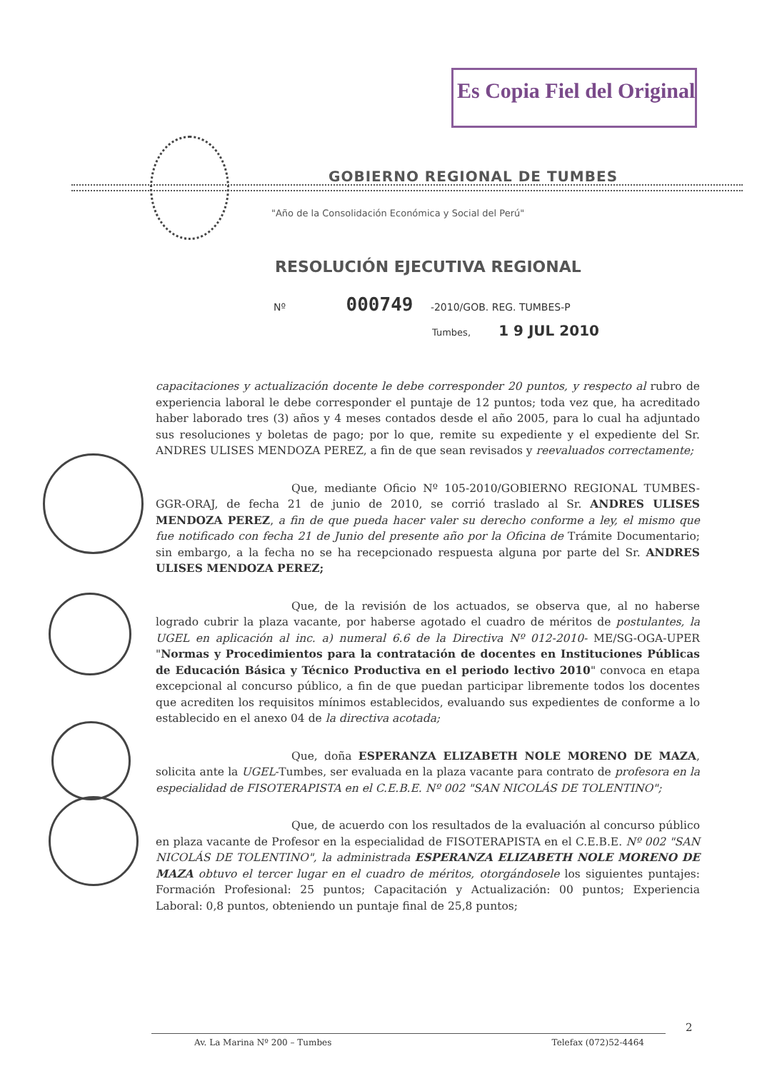Es Copia Fiel del Original
GOBIERNO REGIONAL DE TUMBES
"Año de la Consolidación Económica y Social del Perú"
RESOLUCIÓN EJECUTIVA REGIONAL
Nº 000749 -2010/GOB. REG. TUMBES-P
Tumbes, 1 9 JUL 2010
capacitaciones y actualización docente le debe corresponder 20 puntos, y respecto al rubro de experiencia laboral le debe corresponder el puntaje de 12 puntos; toda vez que, ha acreditado haber laborado tres (3) años y 4 meses contados desde el año 2005, para lo cual ha adjuntado sus resoluciones y boletas de pago; por lo que, remite su expediente y el expediente del Sr. ANDRES ULISES MENDOZA PEREZ, a fin de que sean revisados y reevaluados correctamente;
Que, mediante Oficio Nº 105-2010/GOBIERNO REGIONAL TUMBES-GGR-ORAJ, de fecha 21 de junio de 2010, se corrió traslado al Sr. ANDRES ULISES MENDOZA PEREZ, a fin de que pueda hacer valer su derecho conforme a ley, el mismo que fue notificado con fecha 21 de Junio del presente año por la Oficina de Trámite Documentario; sin embargo, a la fecha no se ha recepcionado respuesta alguna por parte del Sr. ANDRES ULISES MENDOZA PEREZ;
Que, de la revisión de los actuados, se observa que, al no haberse logrado cubrir la plaza vacante, por haberse agotado el cuadro de méritos de postulantes, la UGEL en aplicación al inc. a) numeral 6.6 de la Directiva Nº 012-2010- ME/SG-OGA-UPER "Normas y Procedimientos para la contratación de docentes en Instituciones Públicas de Educación Básica y Técnico Productiva en el periodo lectivo 2010" convoca en etapa excepcional al concurso público, a fin de que puedan participar libremente todos los docentes que acrediten los requisitos mínimos establecidos, evaluando sus expedientes de conforme a lo establecido en el anexo 04 de la directiva acotada;
Que, doña ESPERANZA ELIZABETH NOLE MORENO DE MAZA, solicita ante la UGEL-Tumbes, ser evaluada en la plaza vacante para contrato de profesora en la especialidad de FISOTERAPISTA en el C.E.B.E. Nº 002 "SAN NICOLÁS DE TOLENTINO";
Que, de acuerdo con los resultados de la evaluación al concurso público en plaza vacante de Profesor en la especialidad de FISOTERAPISTA en el C.E.B.E. Nº 002 "SAN NICOLÁS DE TOLENTINO", la administrada ESPERANZA ELIZABETH NOLE MORENO DE MAZA obtuvo el tercer lugar en el cuadro de méritos, otorgándosele los siguientes puntajes: Formación Profesional: 25 puntos; Capacitación y Actualización: 00 puntos; Experiencia Laboral: 0,8 puntos, obteniendo un puntaje final de 25,8 puntos;
2
Av. La Marina Nº 200 – Tumbes Telefax (072)52-4464